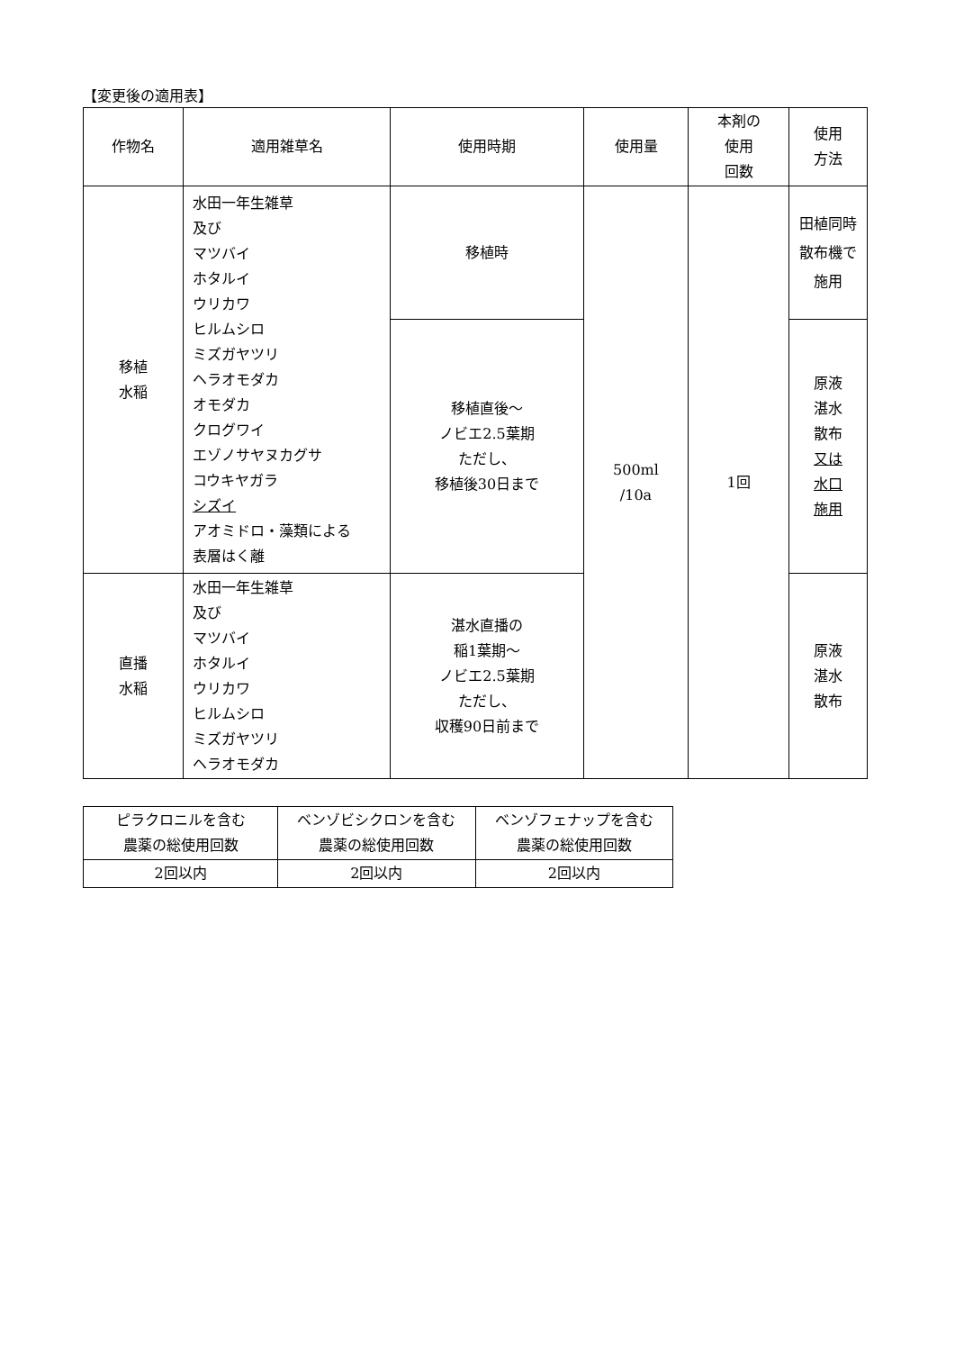【変更後の適用表】
| 作物名 | 適用雑草名 | 使用時期 | 使用量 | 本剤の 使用 回数 | 使用 方法 |
| --- | --- | --- | --- | --- | --- |
| 移植 水稲 | 水田一年生雑草 及び マツバイ ホタルイ ウリカワ ヒルムシロ ミズガヤツリ ヘラオモダカ オモダカ クログワイ エゾノサヤヌカグサ コウキヤガラ シズイ アオミドロ・藻類による 表層はく離 | 移植時 | 500ml /10a | 1回 | 田植同時 散布機で 施用 |
| | | 移植直後～ ノビエ2.5葉期 ただし、 移植後30日まで | | | 原液 湛水 散布 又は 水口 施用 |
| 直播 水稲 | 水田一年生雑草 及び マツバイ ホタルイ ウリカワ ヒルムシロ ミズガヤツリ ヘラオモダカ | 湛水直播の 稲1葉期～ ノビエ2.5葉期 ただし、 収穫90日前まで | | | 原液 湛水 散布 |
| ピラクロニルを含む 農薬の総使用回数 | ベンゾビシクロンを含む 農薬の総使用回数 | ベンゾフェナップを含む 農薬の総使用回数 |
| 2回以内 | 2回以内 | 2回以内 |